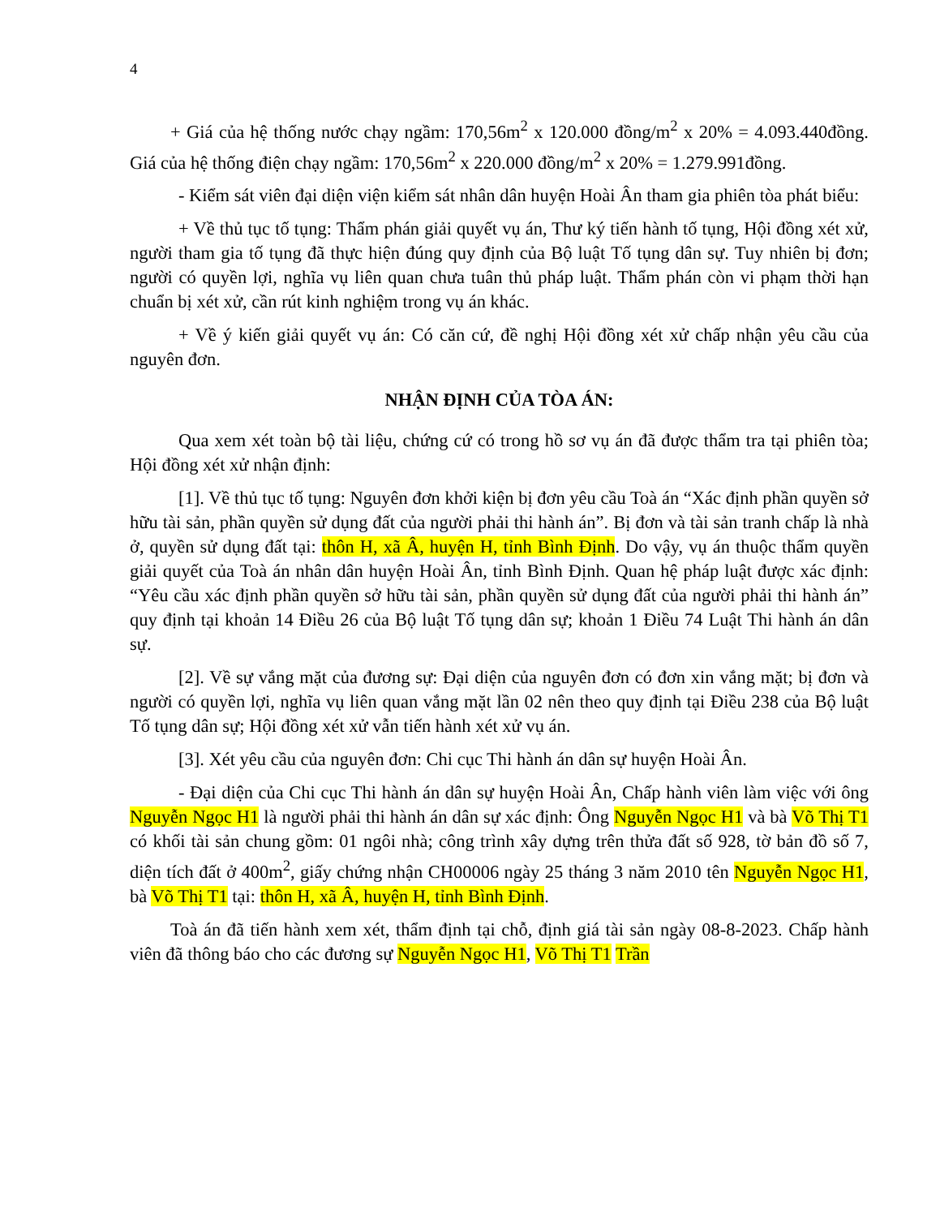4
+ Giá của hệ thống nước chạy ngầm: 170,56m<sup>2</sup> x 120.000 đồng/m<sup>2</sup> x 20% = 4.093.440đồng. Giá của hệ thống điện chạy ngầm: 170,56m<sup>2</sup> x 220.000 đồng/m<sup>2</sup> x 20% = 1.279.991đồng.
- Kiểm sát viên đại diện viện kiểm sát nhân dân huyện Hoài Ân tham gia phiên tòa phát biểu:
+ Về thủ tục tố tụng: Thẩm phán giải quyết vụ án, Thư ký tiến hành tố tụng, Hội đồng xét xử, người tham gia tố tụng đã thực hiện đúng quy định của Bộ luật Tố tụng dân sự. Tuy nhiên bị đơn; người có quyền lợi, nghĩa vụ liên quan chưa tuân thủ pháp luật. Thẩm phán còn vi phạm thời hạn chuẩn bị xét xử, cần rút kinh nghiệm trong vụ án khác.
+ Về ý kiến giải quyết vụ án: Có căn cứ, đề nghị Hội đồng xét xử chấp nhận yêu cầu của nguyên đơn.
NHẬN ĐỊNH CỦA TÒA ÁN:
Qua xem xét toàn bộ tài liệu, chứng cứ có trong hồ sơ vụ án đã được thẩm tra tại phiên tòa; Hội đồng xét xử nhận định:
[1]. Về thủ tục tố tụng: Nguyên đơn khởi kiện bị đơn yêu cầu Toà án “Xác định phần quyền sở hữu tài sản, phần quyền sử dụng đất của người phải thi hành án”. Bị đơn và tài sản tranh chấp là nhà ở, quyền sử dụng đất tại: thôn H, xã Â, huyện H, tỉnh Bình Định. Do vậy, vụ án thuộc thẩm quyền giải quyết của Toà án nhân dân huyện Hoài Ân, tỉnh Bình Định. Quan hệ pháp luật được xác định: “Yêu cầu xác định phần quyền sở hữu tài sản, phần quyền sử dụng đất của người phải thi hành án” quy định tại khoản 14 Điều 26 của Bộ luật Tố tụng dân sự; khoản 1 Điều 74 Luật Thi hành án dân sự.
[2]. Về sự vắng mặt của đương sự: Đại diện của nguyên đơn có đơn xin vắng mặt; bị đơn và người có quyền lợi, nghĩa vụ liên quan vắng mặt lần 02 nên theo quy định tại Điều 238 của Bộ luật Tố tụng dân sự; Hội đồng xét xử vẫn tiến hành xét xử vụ án.
[3]. Xét yêu cầu của nguyên đơn: Chi cục Thi hành án dân sự huyện Hoài Ân.
- Đại diện của Chi cục Thi hành án dân sự huyện Hoài Ân, Chấp hành viên làm việc với ông Nguyễn Ngọc H1 là người phải thi hành án dân sự xác định: Ông Nguyễn Ngọc H1 và bà Võ Thị T1 có khối tài sản chung gồm: 01 ngôi nhà; công trình xây dựng trên thửa đất số 928, tờ bản đồ số 7, diện tích đất ở 400m<sup>2</sup>, giấy chứng nhận CH00006 ngày 25 tháng 3 năm 2010 tên Nguyễn Ngọc H1, bà Võ Thị T1 tại: thôn H, xã Â, huyện H, tỉnh Bình Định.
Toà án đã tiến hành xem xét, thẩm định tại chỗ, định giá tài sản ngày 08-8-2023. Chấp hành viên đã thông báo cho các đương sự Nguyễn Ngọc H1, Võ Thị T1 Trần